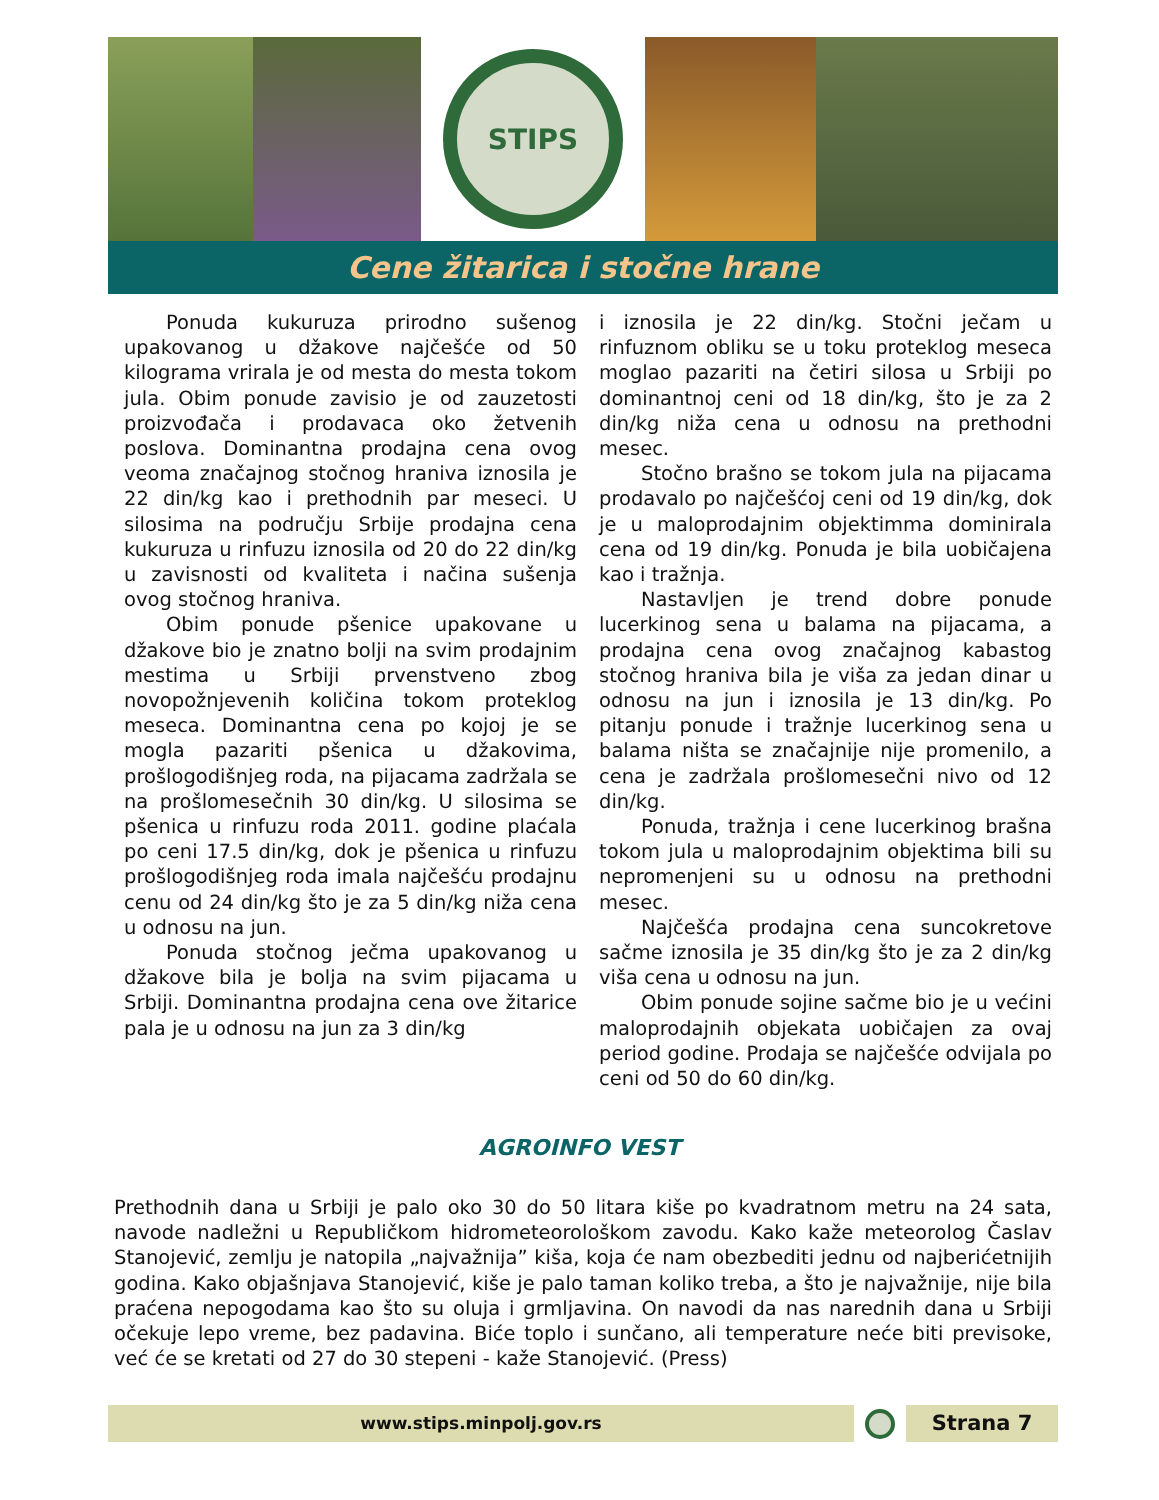STIPS
Cene žitarica i stočne hrane
Ponuda kukuruza prirodno sušenog upakovanog u džakove najčešće od 50 kilograma vrirala je od mesta do mesta tokom jula. Obim ponude zavisio je od zauzetosti proizvođača i prodavaca oko žetvenih poslova. Dominantna prodajna cena ovog veoma značajnog stočnog hraniva iznosila je 22 din/kg kao i prethodnih par meseci. U silosima na području Srbije prodajna cena kukuruza u rinfuzu iznosila od 20 do 22 din/kg u zavisnosti od kvaliteta i načina sušenja ovog stočnog hraniva.
Obim ponude pšenice upakovane u džakove bio je znatno bolji na svim prodajnim mestima u Srbiji prvenstveno zbog novopožnjevenih količina tokom proteklog meseca. Dominantna cena po kojoj je se mogla pazariti pšenica u džakovima, prošlogodišnjeg roda, na pijacama zadržala se na prošlomesečnih 30 din/kg. U silosima se pšenica u rinfuzu roda 2011. godine plaćala po ceni 17.5 din/kg, dok je pšenica u rinfuzu prošlogodišnjeg roda imala najčešću prodajnu cenu od 24 din/kg što je za 5 din/kg niža cena u odnosu na jun.
Ponuda stočnog ječma upakovanog u džakove bila je bolja na svim pijacama u Srbiji. Dominantna prodajna cena ove žitarice pala je u odnosu na jun za 3 din/kg
i iznosila je 22 din/kg. Stočni ječam u rinfuznom obliku se u toku proteklog meseca moglao pazariti na četiri silosa u Srbiji po dominantnoj ceni od 18 din/kg, što je za 2 din/kg niža cena u odnosu na prethodni mesec.
Stočno brašno se tokom jula na pijacama prodavalo po najčešćoj ceni od 19 din/kg, dok je u maloprodajnim objektimma dominirala cena od 19 din/kg. Ponuda je bila uobičajena kao i tražnja.
Nastavljen je trend dobre ponude lucerkinog sena u balama na pijacama, a prodajna cena ovog značajnog kabastog stočnog hraniva bila je viša za jedan dinar u odnosu na jun i iznosila je 13 din/kg. Po pitanju ponude i tražnje lucerkinog sena u balama ništa se značajnije nije promenilo, a cena je zadržala prošlomesečni nivo od 12 din/kg.
Ponuda, tražnja i cene lucerkinog brašna tokom jula u maloprodajnim objektima bili su nepromenjeni su u odnosu na prethodni mesec.
Najčešća prodajna cena suncokretove sačme iznosila je 35 din/kg što je za 2 din/kg viša cena u odnosu na jun.
Obim ponude sojine sačme bio je u većini maloprodajnih objekata uobičajen za ovaj period godine. Prodaja se najčešće odvijala po ceni od 50 do 60 din/kg.
AGROINFO VEST
Prethodnih dana u Srbiji je palo oko 30 do 50 litara kiše po kvadratnom metru na 24 sata, navode nadležni u Republičkom hidrometeorološkom zavodu. Kako kaže meteorolog Časlav Stanojević, zemlju je natopila „najvažnija” kiša, koja će nam obezbediti jednu od najberićetnijih godina. Kako objašnjava Stanojević, kiše je palo taman koliko treba, a što je najvažnije, nije bila praćena nepogodama kao što su oluja i grmljavina. On navodi da nas narednih dana u Srbiji očekuje lepo vreme, bez padavina. Biće toplo i sunčano, ali temperature neće biti previsoke, već će se kretati od 27 do 30 stepeni - kaže Stanojević. (Press)
www.stips.minpolj.gov.rs
Strana 7